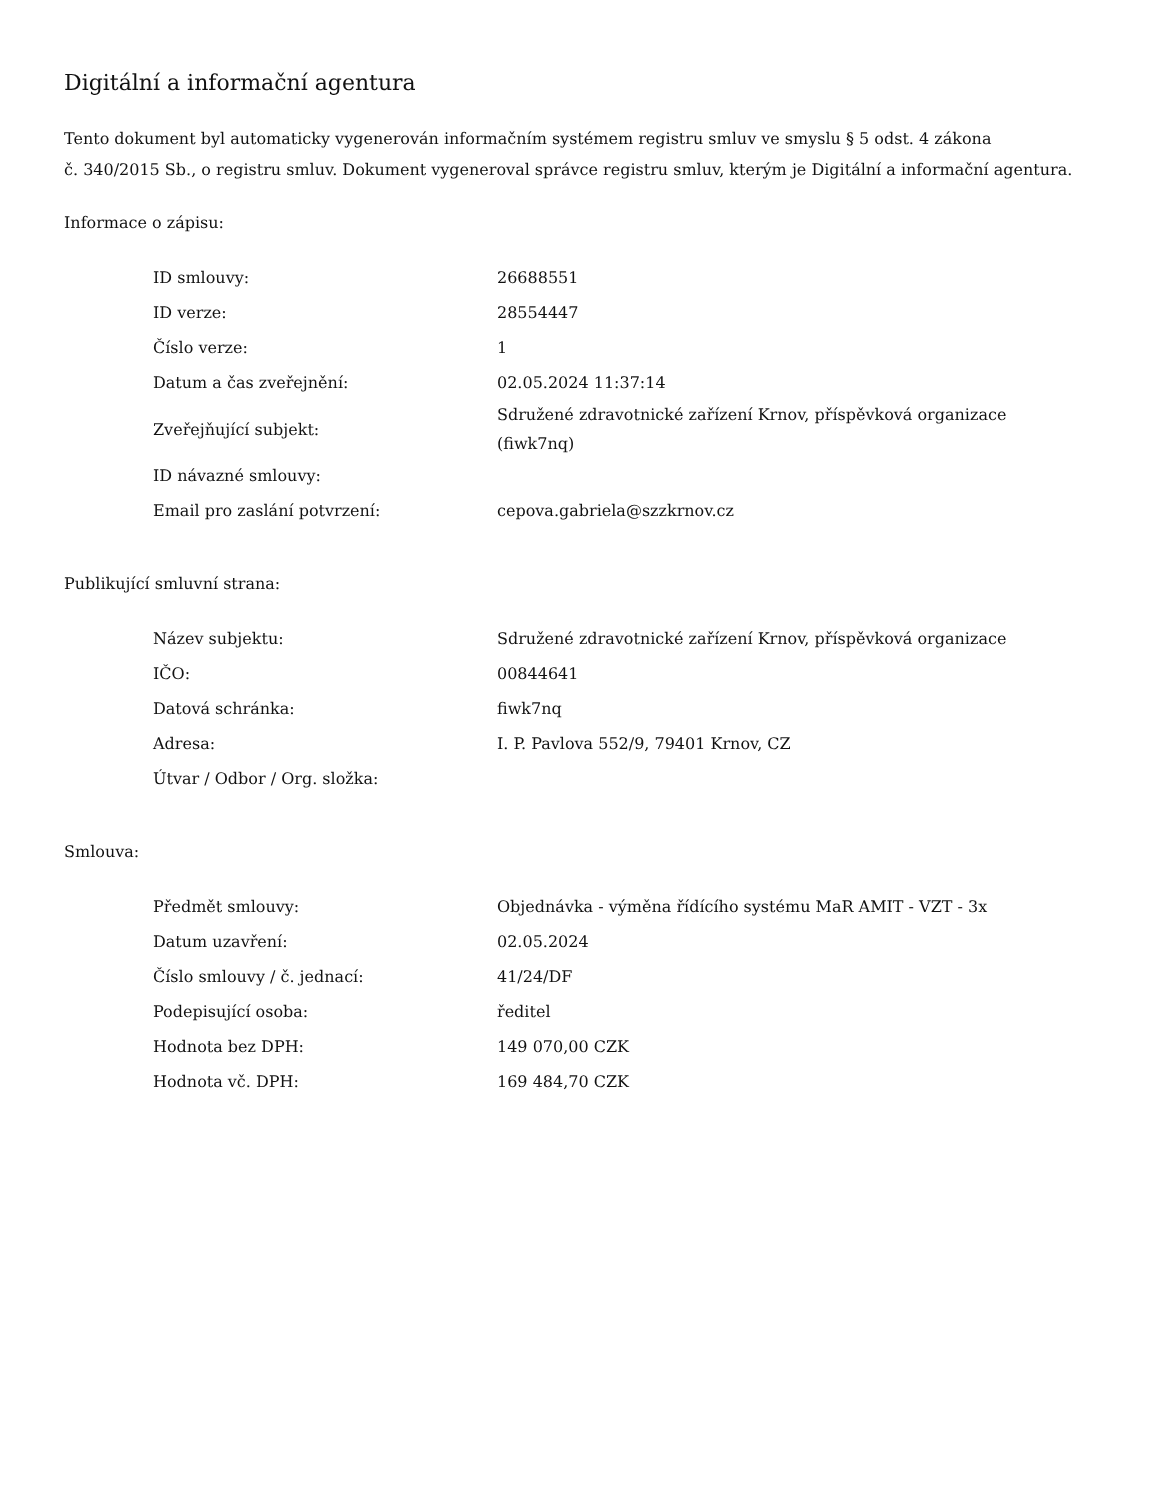Digitální a informační agentura
Tento dokument byl automaticky vygenerován informačním systémem registru smluv ve smyslu § 5 odst. 4 zákona
č. 340/2015 Sb., o registru smluv. Dokument vygeneroval správce registru smluv, kterým je Digitální a informační agentura.
Informace o zápisu:
| ID smlouvy: | 26688551 |
| ID verze: | 28554447 |
| Číslo verze: | 1 |
| Datum a čas zveřejnění: | 02.05.2024 11:37:14 |
| Zveřejňující subjekt: | Sdružené zdravotnické zařízení Krnov, příspěvková organizace (fiwk7nq) |
| ID návazné smlouvy: | |
| Email pro zaslání potvrzení: | cepova.gabriela@szzkrnov.cz |
Publikující smluvní strana:
| Název subjektu: | Sdružené zdravotnické zařízení Krnov, příspěvková organizace |
| IČO: | 00844641 |
| Datová schránka: | fiwk7nq |
| Adresa: | I. P. Pavlova 552/9, 79401 Krnov, CZ |
| Útvar / Odbor / Org. složka: | |
Smlouva:
| Předmět smlouvy: | Objednávka - výměna řídícího systému MaR AMIT - VZT - 3x |
| Datum uzavření: | 02.05.2024 |
| Číslo smlouvy / č. jednací: | 41/24/DF |
| Podepisující osoba: | ředitel |
| Hodnota bez DPH: | 149 070,00 CZK |
| Hodnota vč. DPH: | 169 484,70 CZK |